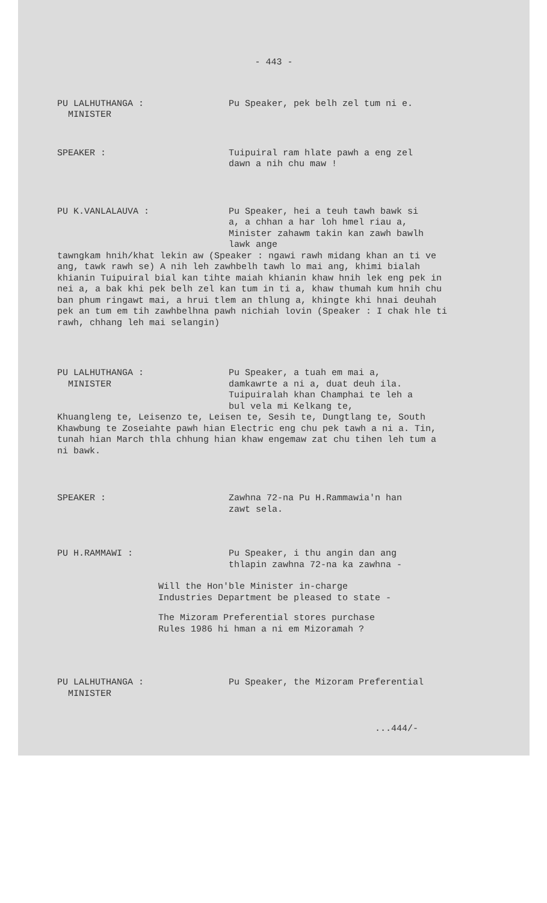- 443 -
PU LALHUTHANGA :
MINISTER
Pu Speaker, pek belh zel tum ni e.
SPEAKER : Tuipuiral ram hlate pawh a eng zel dawn a nih chu maw !
PU K.VANLALAUVA : Pu Speaker, hei a teuh tawh bawk si a, a chhan a har loh hmel riau a, Minister zahawm takin kan zawh bawlh lawk ange
tawngkam hnih/khat lekin aw (Speaker : ngawi rawh midang khan an ti ve ang, tawk rawh se) A nih leh zawhbelh tawh lo mai ang, khimi bialah khianin Tuipuiral bial kan tihte maiah khianin khaw hnih lek eng pek in nei a, a bak khi pek belh zel kan tum in ti a, khaw thumah kum hnih chu ban phum ringawt mai, a hrui tlem an thlung a, khingte khi hnai deuhah pek an tum em tih zawhbelhna pawh nichiah lovin (Speaker : I chak hle ti rawh, chhang leh mai selangin)
PU LALHUTHANGA :
MINISTER
Pu Speaker, a tuah em mai a, damkawrte a ni a, duat deuh ila. Tuipuiralah khan Champhai te leh a bul vela mi Kelkang te,
Khuangleng te, Leisenzo te, Leisen te, Sesih te, Dungtlang te, South Khawbung te Zoseiahte pawh hian Electric eng chu pek tawh a ni a. Tin, tunah hian March thla chhung hian khaw engemaw zat chu tihen leh tum a ni bawk.
SPEAKER : Zawhna 72-na Pu H.Rammawia'n han zawt sela.
PU H.RAMMAWI : Pu Speaker, i thu angin dan ang thlapin zawhna 72-na ka zawhna -
Will the Hon'ble Minister in-charge Industries Department be pleased to state -
The Mizoram Preferential stores purchase Rules 1986 hi hman a ni em Mizoramah ?
PU LALHUTHANGA :
MINISTER
Pu Speaker, the Mizoram Preferential
...444/-